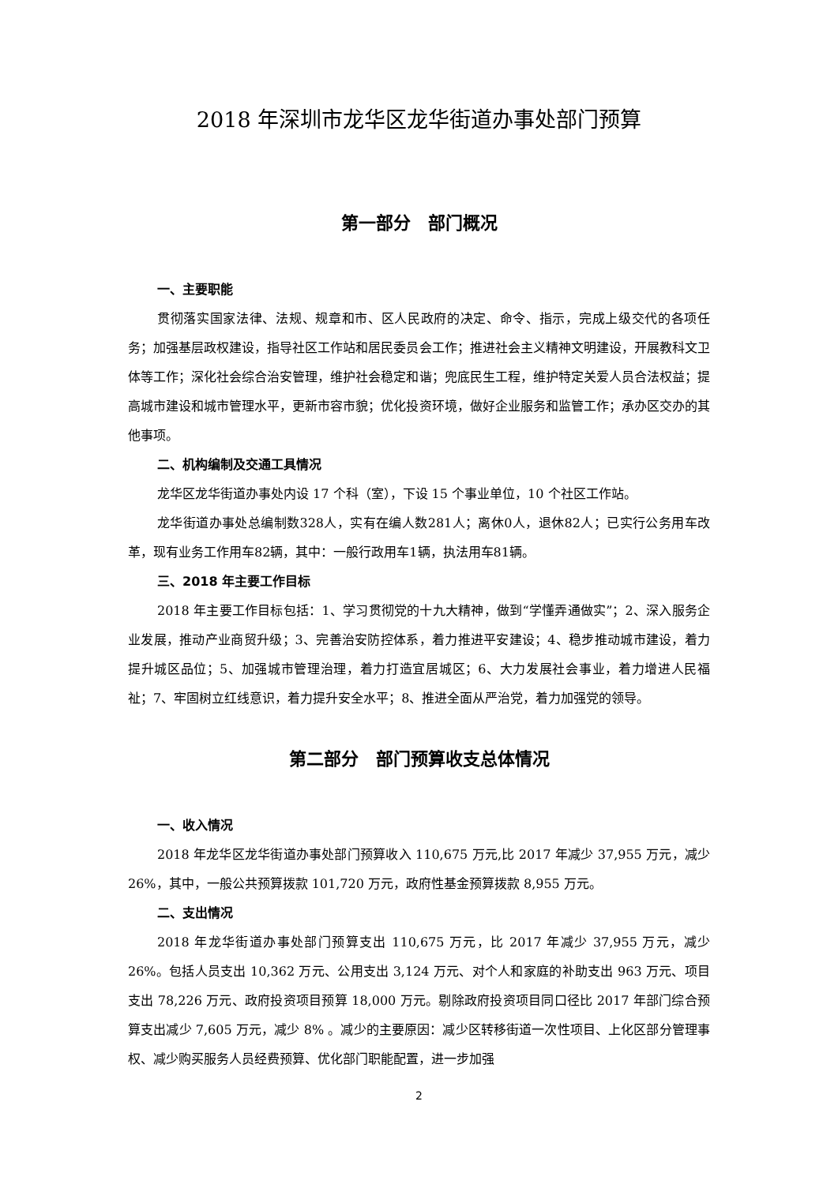2018 年深圳市龙华区龙华街道办事处部门预算
第一部分　部门概况
一、主要职能
贯彻落实国家法律、法规、规章和市、区人民政府的决定、命令、指示，完成上级交代的各项任务；加强基层政权建设，指导社区工作站和居民委员会工作；推进社会主义精神文明建设，开展教科文卫体等工作；深化社会综合治安管理，维护社会稳定和谐；兜底民生工程，维护特定关爱人员合法权益；提高城市建设和城市管理水平，更新市容市貌；优化投资环境，做好企业服务和监管工作；承办区交办的其他事项。
二、机构编制及交通工具情况
龙华区龙华街道办事处内设 17 个科（室），下设 15 个事业单位，10 个社区工作站。
龙华街道办事处总编制数328人，实有在编人数281人；离休0人，退休82人；已实行公务用车改革，现有业务工作用车82辆，其中：一般行政用车1辆，执法用车81辆。
三、2018 年主要工作目标
2018 年主要工作目标包括：1、学习贯彻党的十九大精神，做到“学懂弄通做实”；2、深入服务企业发展，推动产业商贸升级；3、完善治安防控体系，着力推进平安建设；4、稳步推动城市建设，着力提升城区品位；5、加强城市管理治理，着力打造宜居城区；6、大力发展社会事业，着力增进人民福祉；7、牢固树立红线意识，着力提升安全水平；8、推进全面从严治党，着力加强党的领导。
第二部分　部门预算收支总体情况
一、收入情况
2018 年龙华区龙华街道办事处部门预算收入 110,675 万元,比 2017 年减少 37,955 万元，减少 26%，其中，一般公共预算拨款 101,720 万元，政府性基金预算拨款 8,955 万元。
二、支出情况
2018 年龙华街道办事处部门预算支出 110,675 万元，比 2017 年减少 37,955 万元，减少 26%。包括人员支出 10,362 万元、公用支出 3,124 万元、对个人和家庭的补助支出 963 万元、项目支出 78,226 万元、政府投资项目预算 18,000 万元。剔除政府投资项目同口径比 2017 年部门综合预算支出减少 7,605 万元，减少 8% 。减少的主要原因：减少区转移街道一次性项目、上化区部分管理事权、减少购买服务人员经费预算、优化部门职能配置，进一步加强
2